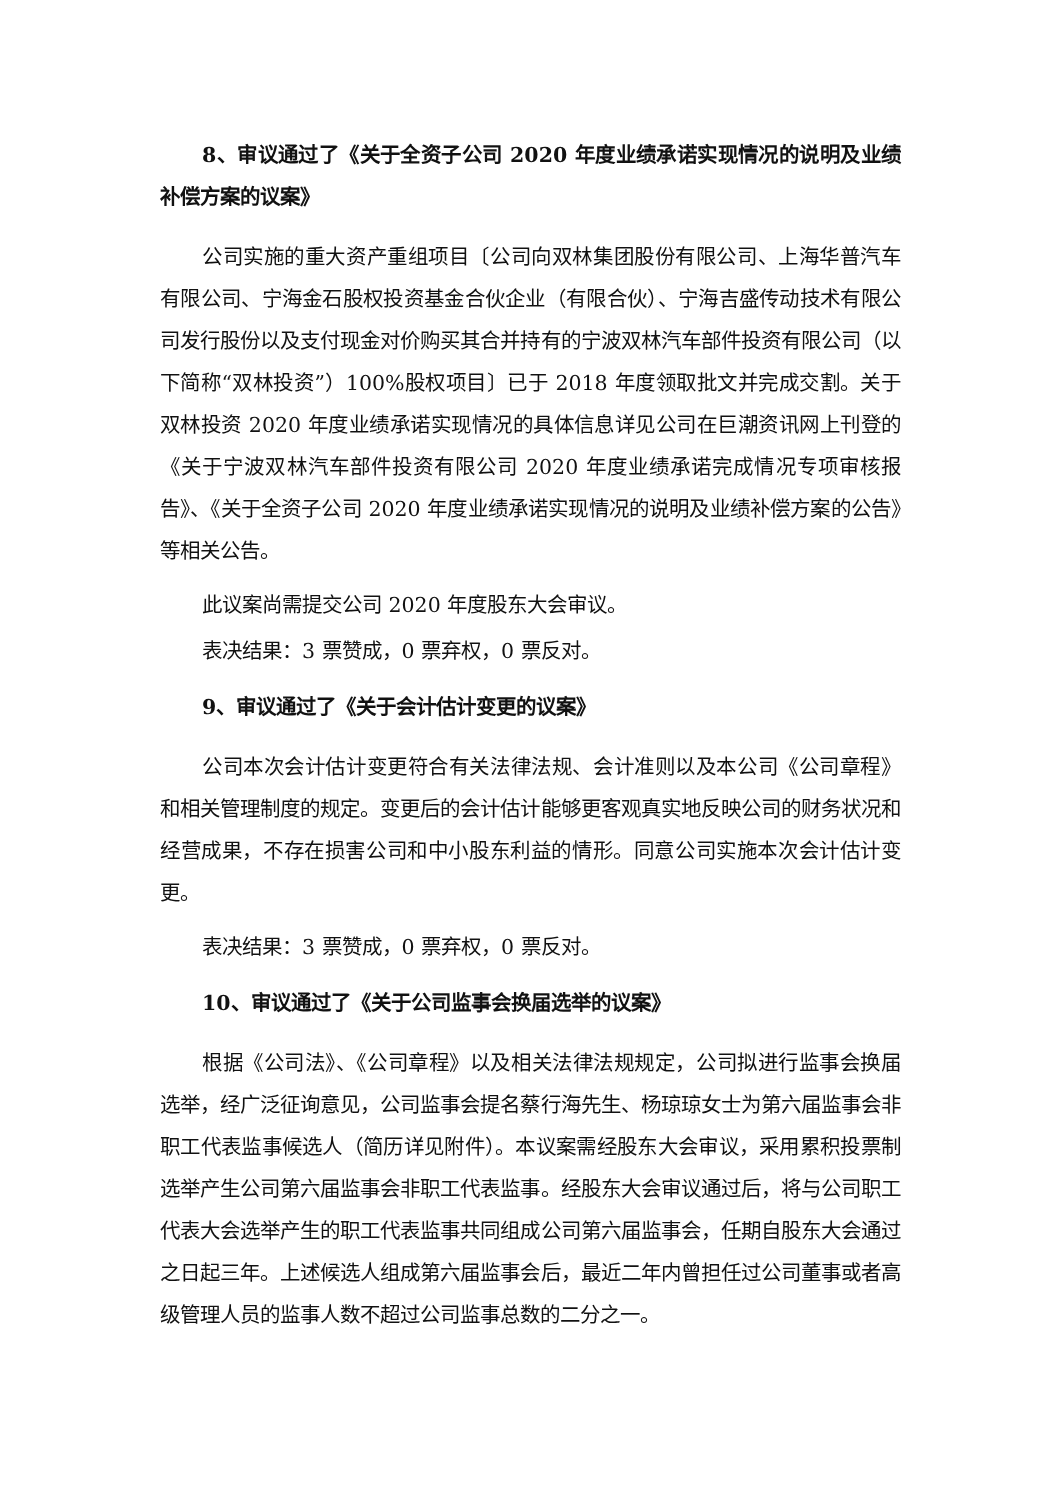8、审议通过了《关于全资子公司 2020 年度业绩承诺实现情况的说明及业绩补偿方案的议案》
公司实施的重大资产重组项目〔公司向双林集团股份有限公司、上海华普汽车有限公司、宁海金石股权投资基金合伙企业（有限合伙）、宁海吉盛传动技术有限公司发行股份以及支付现金对价购买其合并持有的宁波双林汽车部件投资有限公司（以下简称“双林投资”）100%股权项目〕已于 2018 年度领取批文并完成交割。关于双林投资 2020 年度业绩承诺实现情况的具体信息详见公司在巨潮资讯网上刊登的《关于宁波双林汽车部件投资有限公司 2020 年度业绩承诺完成情况专项审核报告》、《关于全资子公司 2020 年度业绩承诺实现情况的说明及业绩补偿方案的公告》等相关公告。
此议案尚需提交公司 2020 年度股东大会审议。
表决结果：3 票赞成，0 票弃权，0 票反对。
9、审议通过了《关于会计估计变更的议案》
公司本次会计估计变更符合有关法律法规、会计准则以及本公司《公司章程》和相关管理制度的规定。变更后的会计估计能够更客观真实地反映公司的财务状况和经营成果，不存在损害公司和中小股东利益的情形。同意公司实施本次会计估计变更。
表决结果：3 票赞成，0 票弃权，0 票反对。
10、审议通过了《关于公司监事会换届选举的议案》
根据《公司法》、《公司章程》以及相关法律法规规定，公司拟进行监事会换届选举，经广泛征询意见，公司监事会提名蔡行海先生、杨琼琼女士为第六届监事会非职工代表监事候选人（简历详见附件）。本议案需经股东大会审议，采用累积投票制选举产生公司第六届监事会非职工代表监事。经股东大会审议通过后，将与公司职工代表大会选举产生的职工代表监事共同组成公司第六届监事会，任期自股东大会通过之日起三年。上述候选人组成第六届监事会后，最近二年内曾担任过公司董事或者高级管理人员的监事人数不超过公司监事总数的二分之一。